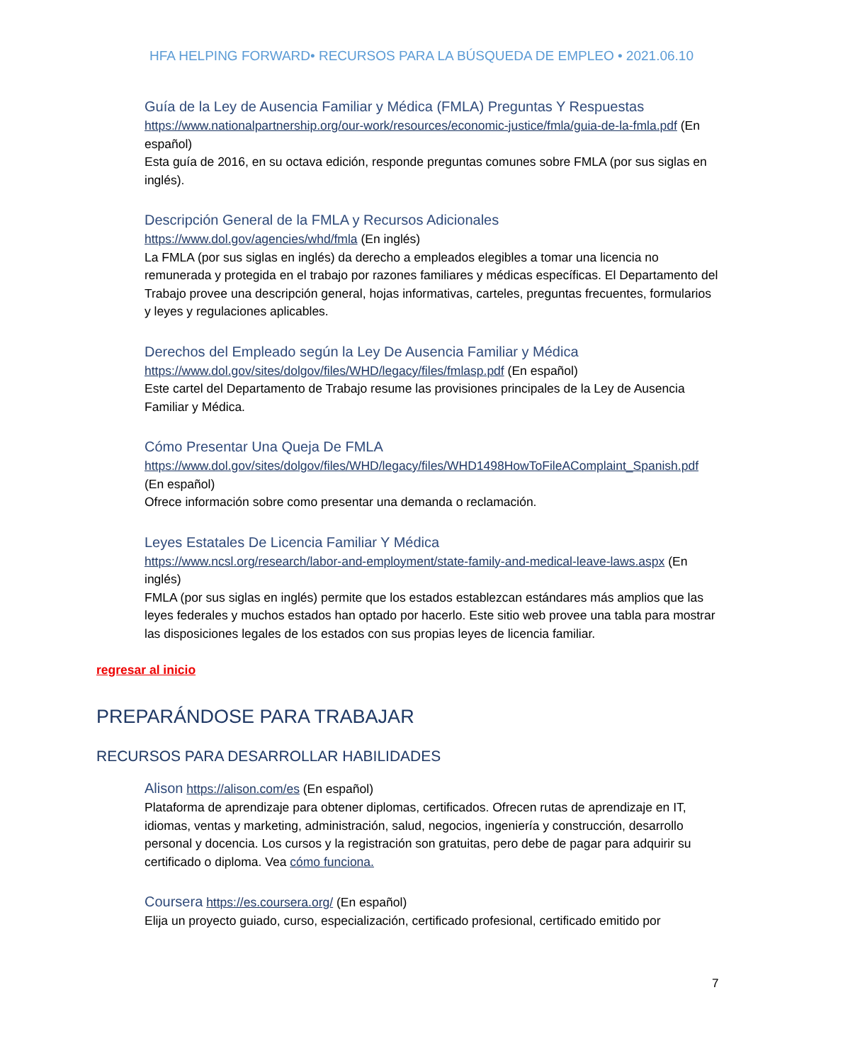HFA HELPING FORWARD• RECURSOS PARA LA BÚSQUEDA DE EMPLEO • 2021.06.10
Guía de la Ley de Ausencia Familiar y Médica (FMLA) Preguntas Y Respuestas
https://www.nationalpartnership.org/our-work/resources/economic-justice/fmla/guia-de-la-fmla.pdf (En español)
Esta guía de 2016, en su octava edición, responde preguntas comunes sobre FMLA (por sus siglas en inglés).
Descripción General de la FMLA y Recursos Adicionales
https://www.dol.gov/agencies/whd/fmla (En inglés)
La FMLA (por sus siglas en inglés) da derecho a empleados elegibles a tomar una licencia no remunerada y protegida en el trabajo por razones familiares y médicas específicas. El Departamento del Trabajo provee una descripción general, hojas informativas, carteles, preguntas frecuentes, formularios y leyes y regulaciones aplicables.
Derechos del Empleado según la Ley De Ausencia Familiar y Médica
https://www.dol.gov/sites/dolgov/files/WHD/legacy/files/fmlasp.pdf (En español)
Este cartel del Departamento de Trabajo resume las provisiones principales de la Ley de Ausencia Familiar y Médica.
Cómo Presentar Una Queja De FMLA
https://www.dol.gov/sites/dolgov/files/WHD/legacy/files/WHD1498HowToFileAComplaint_Spanish.pdf (En español)
Ofrece información sobre como presentar una demanda o reclamación.
Leyes Estatales De Licencia Familiar Y Médica
https://www.ncsl.org/research/labor-and-employment/state-family-and-medical-leave-laws.aspx (En inglés)
FMLA (por sus siglas en inglés) permite que los estados establezcan estándares más amplios que las leyes federales y muchos estados han optado por hacerlo. Este sitio web provee una tabla para mostrar las disposiciones legales de los estados con sus propias leyes de licencia familiar.
regresar al inicio
PREPARÁNDOSE PARA TRABAJAR
RECURSOS PARA DESARROLLAR HABILIDADES
Alison https://alison.com/es (En español)
Plataforma de aprendizaje para obtener diplomas, certificados. Ofrecen rutas de aprendizaje en IT, idiomas, ventas y marketing, administración, salud, negocios, ingeniería y construcción, desarrollo personal y docencia. Los cursos y la registración son gratuitas, pero debe de pagar para adquirir su certificado o diploma. Vea cómo funciona.
Coursera https://es.coursera.org/ (En español)
Elija un proyecto guiado, curso, especialización, certificado profesional, certificado emitido por
7